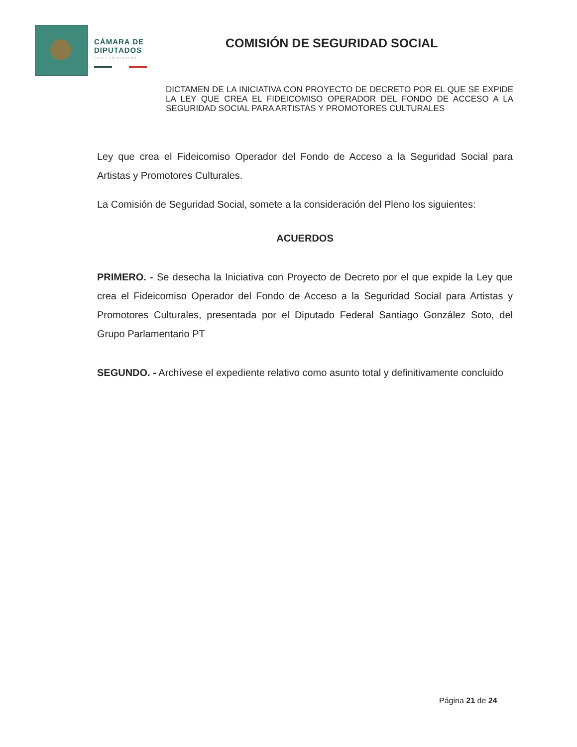CÁMARA DE
DIPUTADOS
LXIV LEGISLATURA
COMISIÓN DE SEGURIDAD SOCIAL
DICTAMEN DE LA INICIATIVA CON PROYECTO DE DECRETO POR EL QUE SE EXPIDE LA LEY QUE CREA EL FIDEICOMISO OPERADOR DEL FONDO DE ACCESO A LA SEGURIDAD SOCIAL PARA ARTISTAS Y PROMOTORES CULTURALES
Ley que crea el Fideicomiso Operador del Fondo de Acceso a la Seguridad Social para Artistas y Promotores Culturales.
La Comisión de Seguridad Social, somete a la consideración del Pleno los siguientes:
ACUERDOS
PRIMERO. - Se desecha la Iniciativa con Proyecto de Decreto por el que expide la Ley que crea el Fideicomiso Operador del Fondo de Acceso a la Seguridad Social para Artistas y Promotores Culturales, presentada por el Diputado Federal Santiago González Soto, del Grupo Parlamentario PT
SEGUNDO. - Archívese el expediente relativo como asunto total y definitivamente concluido
Página 21 de 24